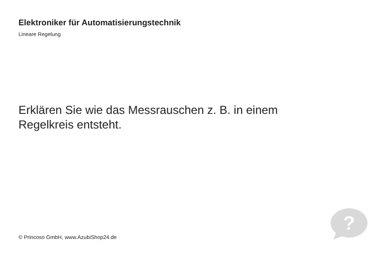Elektroniker für Automatisierungstechnik
Lineare Regelung
Erklären Sie wie das Messrauschen z. B. in einem Regelkreis entsteht.
© Princoso GmbH, www.AzubiShop24.de
?